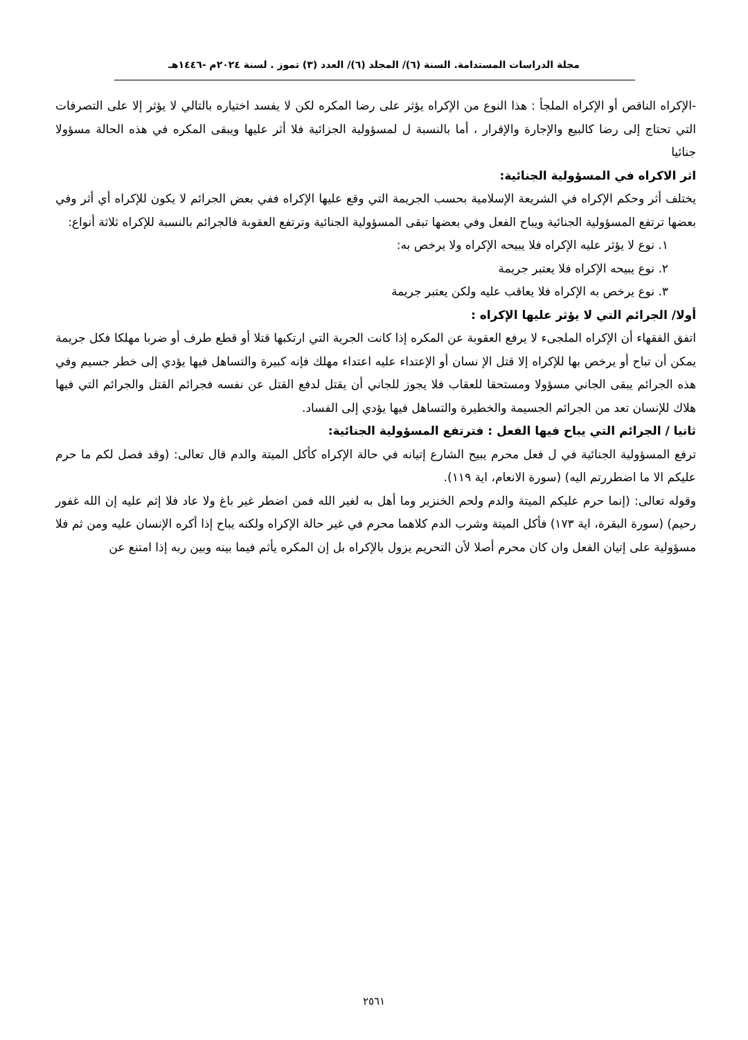مجلة الدراسات المستدامة. السنة (٦)/ المجلد (٦)/ العدد (٣) تموز . لسنة ٢٠٢٤م -١٤٤٦هـ
-الإكراه الناقص أو الإكراه الملجأ : هذا النوع من الإكراه يؤثر على رضا المكره لكن لا يفسد اختياره بالتالي لا يؤثر إلا على التصرفات التي تحتاج إلى رضا كالبيع والإجارة والإقرار ، أما بالنسبة ل لمسؤولية الجزائية فلا أثر عليها ويبقى المكره في هذه الحالة مسؤولا جنائيا
اثر الاكراه في المسؤولية الجنائية:
يختلف أثر وحكم الإكراه في الشريعة الإسلامية بحسب الجريمة التي وقع عليها الإكراه ففي بعض الجرائم لا يكون للإكراه أي أثر وفي بعضها ترتفع المسؤولية الجنائية ويباح الفعل وفي بعضها تبقى المسؤولية الجنائية وترتفع العقوبة فالجرائم بالنسبة للإكراه ثلاثة أنواع:
١. نوع لا يؤثر عليه الإكراه فلا يبيحه الإكراه ولا يرخص به:
٢. نوع يبيحه الإكراه فلا يعتبر جريمة
٣. نوع يرخص به الإكراه فلا يعاقب عليه ولكن يعتبر جريمة
أولا/ الجرائم التي لا يؤثر عليها الإكراه :
اتفق الفقهاء أن الإكراه الملجىء لا يرفع العقوبة عن المكره إذا كانت الجرية التي ارتكبها قتلا أو قطع طرف أو ضربا مهلكا فكل جريمة يمكن أن تباح أو يرخص بها للإكراه إلا قتل الإ نسان أو الإعتداء عليه اعتداء مهلك فإنه كبيرة والتساهل فيها يؤدي إلى خطر جسيم وفي هذه الجرائم يبقى الجاني مسؤولا ومستحقا للعقاب فلا يجوز للجاني أن يقتل لدفع القتل عن نفسه فجرائم القتل والجرائم التي فيها هلاك للإنسان تعد من الجرائم الجسيمة والخطيرة والتساهل فيها يؤدي إلى الفساد.
ثانيا / الجرائم التي يباح فيها الفعل : فترتفع المسؤولية الجنائية:
ترفع المسؤولية الجنائية في ل فعل محرم يبيح الشارع إتيانه في حالة الإكراه كأكل الميتة والدم قال تعالى: (وقد فصل لكم ما حرم عليكم الا ما اضطررتم اليه) (سورة الانعام، اية ١١٩).
وقوله تعالى: (إنما حرم عليكم الميتة والدم ولحم الخنزير وما أهل به لغير الله فمن اضطر غير باغ ولا عاد فلا إثم عليه إن الله غفور رحيم) (سورة البقرة، اية ١٧٣) فأكل الميتة وشرب الدم كلاهما محرم في غير حالة الإكراه ولكنه يباح إذا أكره الإنسان عليه ومن ثم فلا مسؤولية على إتيان الفعل وان كان محرم أصلا لأن التحريم يزول بالإكراه بل إن المكره يأثم فيما بينه وبين ربه إذا امتنع عن
٢٥٦١